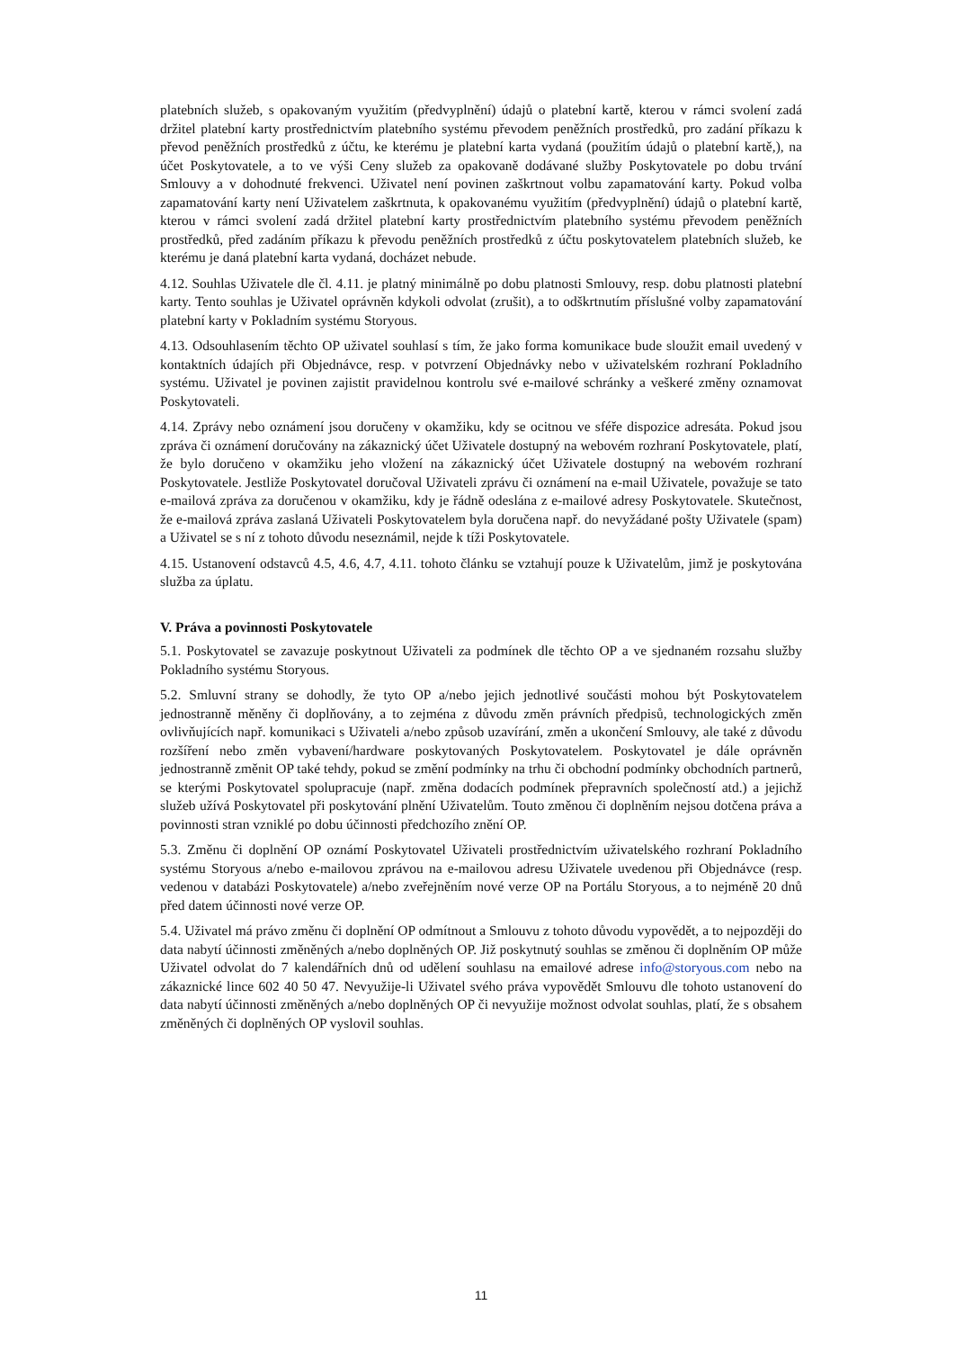platebních služeb, s opakovaným využitím (předvyplnění) údajů o platební kartě, kterou v rámci svolení zadá držitel platební karty prostřednictvím platebního systému převodem peněžních prostředků, pro zadání příkazu k převod peněžních prostředků z účtu, ke kterému je platební karta vydaná (použitím údajů o platební kartě,), na účet Poskytovatele, a to ve výši Ceny služeb za opakovaně dodávané služby Poskytovatele po dobu trvání Smlouvy a v dohodnuté frekvenci. Uživatel není povinen zaškrtnout volbu zapamatování karty. Pokud volba zapamatování karty není Uživatelem zaškrtnuta, k opakovanému využitím (předvyplnění) údajů o platební kartě, kterou v rámci svolení zadá držitel platební karty prostřednictvím platebního systému převodem peněžních prostředků, před zadáním příkazu k převodu peněžních prostředků z účtu poskytovatelem platebních služeb, ke kterému je daná platební karta vydaná, docházet nebude.
4.12. Souhlas Uživatele dle čl. 4.11. je platný minimálně po dobu platnosti Smlouvy, resp. dobu platnosti platební karty. Tento souhlas je Uživatel oprávněn kdykoli odvolat (zrušit), a to odškrtnutím příslušné volby zapamatování platební karty v Pokladním systému Storyous.
4.13. Odsouhlasením těchto OP uživatel souhlasí s tím, že jako forma komunikace bude sloužit email uvedený v kontaktních údajích při Objednávce, resp. v potvrzení Objednávky nebo v uživatelském rozhraní Pokladního systému. Uživatel je povinen zajistit pravidelnou kontrolu své e-mailové schránky a veškeré změny oznamovat Poskytovateli.
4.14. Zprávy nebo oznámení jsou doručeny v okamžiku, kdy se ocitnou ve sféře dispozice adresáta. Pokud jsou zpráva či oznámení doručovány na zákaznický účet Uživatele dostupný na webovém rozhraní Poskytovatele, platí, že bylo doručeno v okamžiku jeho vložení na zákaznický účet Uživatele dostupný na webovém rozhraní Poskytovatele. Jestliže Poskytovatel doručoval Uživateli zprávu či oznámení na e-mail Uživatele, považuje se tato e-mailová zpráva za doručenou v okamžiku, kdy je řádně odeslána z e-mailové adresy Poskytovatele. Skutečnost, že e-mailová zpráva zaslaná Uživateli Poskytovatelem byla doručena např. do nevyžádané pošty Uživatele (spam) a Uživatel se s ní z tohoto důvodu neseznámil, nejde k tíži Poskytovatele.
4.15. Ustanovení odstavců 4.5, 4.6, 4.7, 4.11. tohoto článku se vztahují pouze k Uživatelům, jimž je poskytována služba za úplatu.
V. Práva a povinnosti Poskytovatele
5.1. Poskytovatel se zavazuje poskytnout Uživateli za podmínek dle těchto OP a ve sjednaném rozsahu služby Pokladního systému Storyous.
5.2. Smluvní strany se dohodly, že tyto OP a/nebo jejich jednotlivé součásti mohou být Poskytovatelem jednostranně měněny či doplňovány, a to zejména z důvodu změn právních předpisů, technologických změn ovlivňujících např. komunikaci s Uživateli a/nebo způsob uzavírání, změn a ukončení Smlouvy, ale také z důvodu rozšíření nebo změn vybavení/hardware poskytovaných Poskytovatelem. Poskytovatel je dále oprávněn jednostranně změnit OP také tehdy, pokud se změní podmínky na trhu či obchodní podmínky obchodních partnerů, se kterými Poskytovatel spolupracuje (např. změna dodacích podmínek přepravních společností atd.) a jejichž služeb užívá Poskytovatel při poskytování plnění Uživatelům. Touto změnou či doplněním nejsou dotčena práva a povinnosti stran vzniklé po dobu účinnosti předchozího znění OP.
5.3. Změnu či doplnění OP oznámí Poskytovatel Uživateli prostřednictvím uživatelského rozhraní Pokladního systému Storyous a/nebo e-mailovou zprávou na e-mailovou adresu Uživatele uvedenou při Objednávce (resp. vedenou v databázi Poskytovatele) a/nebo zveřejněním nové verze OP na Portálu Storyous, a to nejméně 20 dnů před datem účinnosti nové verze OP.
5.4. Uživatel má právo změnu či doplnění OP odmítnout a Smlouvu z tohoto důvodu vypovědět, a to nejpozději do data nabytí účinnosti změněných a/nebo doplněných OP. Již poskytnutý souhlas se změnou či doplněním OP může Uživatel odvolat do 7 kalendářních dnů od udělení souhlasu na emailové adrese info@storyous.com nebo na zákaznické lince 602 40 50 47. Nevyužije-li Uživatel svého práva vypovědět Smlouvu dle tohoto ustanovení do data nabytí účinnosti změněných a/nebo doplněných OP či nevyužije možnost odvolat souhlas, platí, že s obsahem změněných či doplněných OP vyslovil souhlas.
11